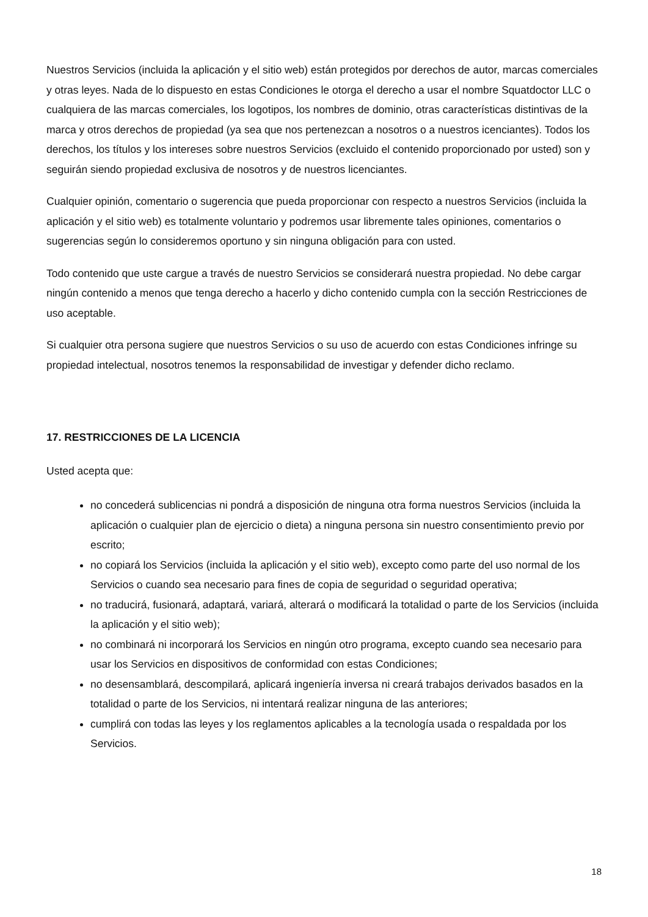Nuestros Servicios (incluida la aplicación y el sitio web) están protegidos por derechos de autor, marcas comerciales y otras leyes. Nada de lo dispuesto en estas Condiciones le otorga el derecho a usar el nombre Squatdoctor LLC o cualquiera de las marcas comerciales, los logotipos, los nombres de dominio, otras características distintivas de la marca y otros derechos de propiedad (ya sea que nos pertenezcan a nosotros o a nuestros icenciantes). Todos los derechos, los títulos y los intereses sobre nuestros Servicios (excluido el contenido proporcionado por usted) son y seguirán siendo propiedad exclusiva de nosotros y de nuestros licenciantes.
Cualquier opinión, comentario o sugerencia que pueda proporcionar con respecto a nuestros Servicios (incluida la aplicación y el sitio web) es totalmente voluntario y podremos usar libremente tales opiniones, comentarios o sugerencias según lo consideremos oportuno y sin ninguna obligación para con usted.
Todo contenido que uste cargue a través de nuestro Servicios se considerará nuestra propiedad. No debe cargar ningún contenido a menos que tenga derecho a hacerlo y dicho contenido cumpla con la sección Restricciones de uso aceptable.
Si cualquier otra persona sugiere que nuestros Servicios o su uso de acuerdo con estas Condiciones infringe su propiedad intelectual, nosotros tenemos la responsabilidad de investigar y defender dicho reclamo.
17. RESTRICCIONES DE LA LICENCIA
Usted acepta que:
no concederá sublicencias ni pondrá a disposición de ninguna otra forma nuestros Servicios (incluida la aplicación o cualquier plan de ejercicio o dieta) a ninguna persona sin nuestro consentimiento previo por escrito;
no copiará los Servicios (incluida la aplicación y el sitio web), excepto como parte del uso normal de los Servicios o cuando sea necesario para fines de copia de seguridad o seguridad operativa;
no traducirá, fusionará, adaptará, variará, alterará o modificará la totalidad o parte de los Servicios (incluida la aplicación y el sitio web);
no combinará ni incorporará los Servicios en ningún otro programa, excepto cuando sea necesario para usar los Servicios en dispositivos de conformidad con estas Condiciones;
no desensamblará, descompilará, aplicará ingeniería inversa ni creará trabajos derivados basados en la totalidad o parte de los Servicios, ni intentará realizar ninguna de las anteriores;
cumplirá con todas las leyes y los reglamentos aplicables a la tecnología usada o respaldada por los Servicios.
18